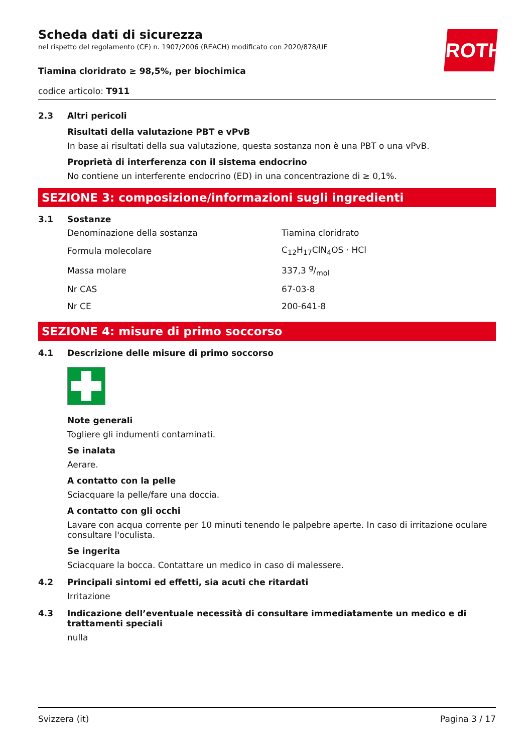ROTH
Scheda dati di sicurezza
nel rispetto del regolamento (CE) n. 1907/2006 (REACH) modificato con 2020/878/UE
Tiamina cloridrato ≥ 98,5%, per biochimica
codice articolo: T911
2.3 Altri pericoli
Risultati della valutazione PBT e vPvB
In base ai risultati della sua valutazione, questa sostanza non è una PBT o una vPvB.
Proprietà di interferenza con il sistema endocrino
No contiene un interferente endocrino (ED) in una concentrazione di ≥ 0,1%.
SEZIONE 3: composizione/informazioni sugli ingredienti
3.1 Sostanze
| Denominazione della sostanza | Tiamina cloridrato |
| Formula molecolare | C<sub>12</sub>H<sub>17</sub>ClN<sub>4</sub>OS · HCl |
| Massa molare | 337,3 g/mol |
| Nr CAS | 67-03-8 |
| Nr CE | 200-641-8 |
SEZIONE 4: misure di primo soccorso
4.1 Descrizione delle misure di primo soccorso
Note generali
Togliere gli indumenti contaminati.
Se inalata
Aerare.
A contatto con la pelle
Sciacquare la pelle/fare una doccia.
A contatto con gli occhi
Lavare con acqua corrente per 10 minuti tenendo le palpebre aperte. In caso di irritazione oculare consultare l'oculista.
Se ingerita
Sciacquare la bocca. Contattare un medico in caso di malessere.
4.2 Principali sintomi ed effetti, sia acuti che ritardati
Irritazione
4.3 Indicazione dell’eventuale necessità di consultare immediatamente un medico e di trattamenti speciali
nulla
Svizzera (it) Pagina 3 / 17